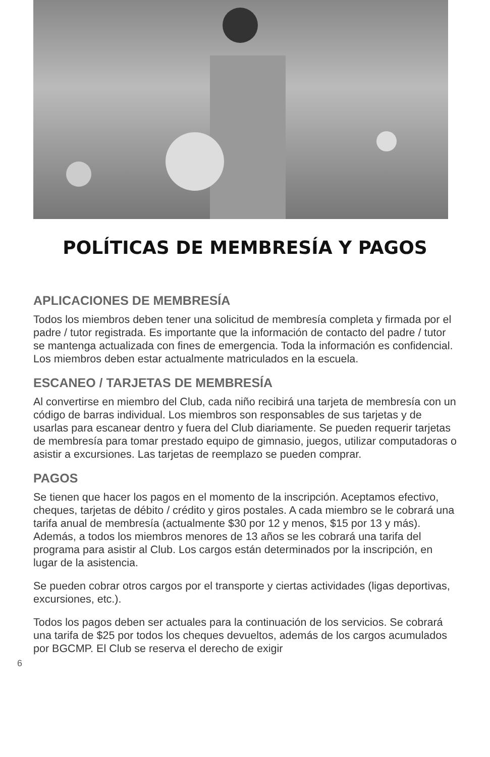POLÍTICAS DE MEMBRESÍA Y PAGOS
APLICACIONES DE MEMBRESÍA
Todos los miembros deben tener una solicitud de membresía completa y firmada por el padre / tutor registrada. Es importante que la información de contacto del padre / tutor se mantenga actualizada con fines de emergencia. Toda la información es confidencial. Los miembros deben estar actualmente matriculados en la escuela.
ESCANEO / TARJETAS DE MEMBRESÍA
Al convertirse en miembro del Club, cada niño recibirá una tarjeta de membresía con un código de barras individual. Los miembros son responsables de sus tarjetas y de usarlas para escanear dentro y fuera del Club diariamente. Se pueden requerir tarjetas de membresía para tomar prestado equipo de gimnasio, juegos, utilizar computadoras o asistir a excursiones. Las tarjetas de reemplazo se pueden comprar.
PAGOS
Se tienen que hacer los pagos en el momento de la inscripción. Aceptamos efectivo, cheques, tarjetas de débito / crédito y giros postales. A cada miembro se le cobrará una tarifa anual de membresía (actualmente $30 por 12 y menos, $15 por 13 y más). Además, a todos los miembros menores de 13 años se les cobrará una tarifa del programa para asistir al Club. Los cargos están determinados por la inscripción, en lugar de la asistencia.
Se pueden cobrar otros cargos por el transporte y ciertas actividades (ligas deportivas, excursiones, etc.).
Todos los pagos deben ser actuales para la continuación de los servicios. Se cobrará una tarifa de $25 por todos los cheques devueltos, además de los cargos acumulados por BGCMP. El Club se reserva el derecho de exigir
6